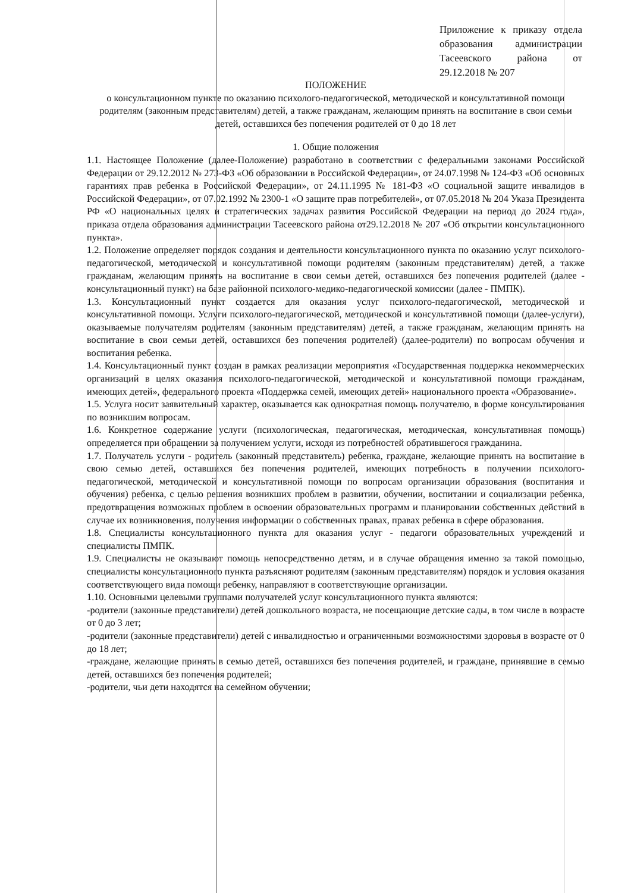Приложение к приказу отдела образования администрации Тасеевского района от 29.12.2018 № 207
ПОЛОЖЕНИЕ
о консультационном пункте по оказанию психолого-педагогической, методической и консультативной помощи родителям (законным представителям) детей, а также гражданам, желающим принять на воспитание в свои семьи детей, оставшихся без попечения родителей от 0 до 18 лет
1. Общие положения
1.1. Настоящее Положение (далее-Положение) разработано в соответствии с федеральными законами Российской Федерации от 29.12.2012 № 273-ФЗ «Об образовании в Российской Федерации», от 24.07.1998 № 124-ФЗ «Об основных гарантиях прав ребенка в Российской Федерации», от 24.11.1995 № 181-ФЗ «О социальной защите инвалидов в Российской Федерации», от 07.02.1992 № 2300-1 «О защите прав потребителей», от 07.05.2018 № 204 Указа Президента РФ «О национальных целях и стратегических задачах развития Российской Федерации на период до 2024 года», приказа отдела образования администрации Тасеевского района от29.12.2018 № 207 «Об открытии консультационного пункта».
1.2. Положение определяет порядок создания и деятельности консультационного пункта по оказанию услуг психолого-педагогической, методической и консультативной помощи родителям (законным представителям) детей, а также гражданам, желающим принять на воспитание в свои семьи детей, оставшихся без попечения родителей (далее - консультационный пункт) на базе районной психолого-медико-педагогической комиссии (далее - ПМПК).
1.3. Консультационный пункт создается для оказания услуг психолого-педагогической, методической и консультативной помощи. Услуги психолого-педагогической, методической и консультативной помощи (далее-услуги), оказываемые получателям родителям (законным представителям) детей, а также гражданам, желающим принять на воспитание в свои семьи детей, оставшихся без попечения родителей) (далее-родители) по вопросам обучения и воспитания ребенка.
1.4. Консультационный пункт создан в рамках реализации мероприятия «Государственная поддержка некоммерческих организаций в целях оказания психолого-педагогической, методической и консультативной помощи гражданам, имеющих детей», федерального проекта «Поддержка семей, имеющих детей» национального проекта «Образование».
1.5. Услуга носит заявительный характер, оказывается как однократная помощь получателю, в форме консультирования по возникшим вопросам.
1.6. Конкретное содержание услуги (психологическая, педагогическая, методическая, консультативная помощь) определяется при обращении за получением услуги, исходя из потребностей обратившегося гражданина.
1.7. Получатель услуги - родитель (законный представитель) ребенка, граждане, желающие принять на воспитание в свою семью детей, оставшихся без попечения родителей, имеющих потребность в получении психолого-педагогической, методической и консультативной помощи по вопросам организации образования (воспитания и обучения) ребенка, с целью решения возникших проблем в развитии, обучении, воспитании и социализации ребенка, предотвращения возможных проблем в освоении образовательных программ и планировании собственных действий в случае их возникновения, получения информации о собственных правах, правах ребенка в сфере образования.
1.8. Специалисты консультационного пункта для оказания услуг - педагоги образовательных учреждений и специалисты ПМПК.
1.9. Специалисты не оказывают помощь непосредственно детям, и в случае обращения именно за такой помощью, специалисты консультационного пункта разъясняют родителям (законным представителям) порядок и условия оказания соответствующего вида помощи ребенку, направляют в соответствующие организации.
1.10. Основными целевыми группами получателей услуг консультационного пункта являются:
-родители (законные представители) детей дошкольного возраста, не посещающие детские сады, в том числе в возрасте от 0 до 3 лет;
-родители (законные представители) детей с инвалидностью и ограниченными возможностями здоровья в возрасте от 0 до 18 лет;
-граждане, желающие принять в семью детей, оставшихся без попечения родителей, и граждане, принявшие в семью детей, оставшихся без попечения родителей;
-родители, чьи дети находятся на семейном обучении;